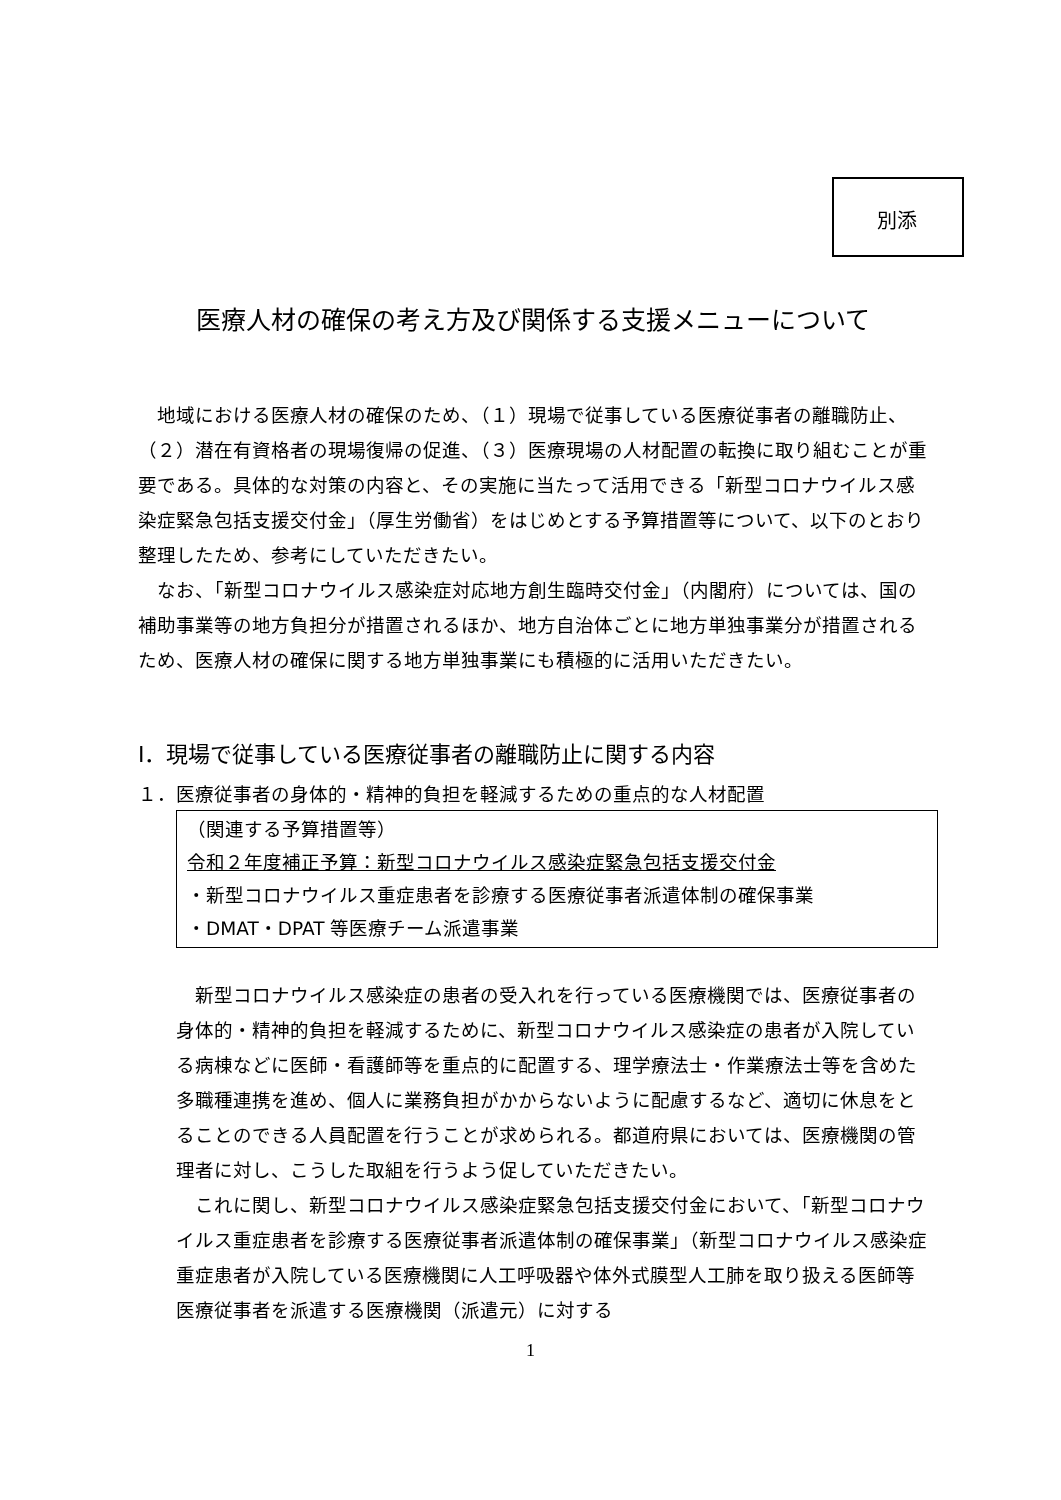別添
医療人材の確保の考え方及び関係する支援メニューについて
地域における医療人材の確保のため、（１）現場で従事している医療従事者の離職防止、（２）潜在有資格者の現場復帰の促進、（３）医療現場の人材配置の転換に取り組むことが重要である。具体的な対策の内容と、その実施に当たって活用できる「新型コロナウイルス感染症緊急包括支援交付金」（厚生労働省）をはじめとする予算措置等について、以下のとおり整理したため、参考にしていただきたい。
なお、「新型コロナウイルス感染症対応地方創生臨時交付金」（内閣府）については、国の補助事業等の地方負担分が措置されるほか、地方自治体ごとに地方単独事業分が措置されるため、医療人材の確保に関する地方単独事業にも積極的に活用いただきたい。
Ⅰ．現場で従事している医療従事者の離職防止に関する内容
１．医療従事者の身体的・精神的負担を軽減するための重点的な人材配置
（関連する予算措置等）
令和２年度補正予算：新型コロナウイルス感染症緊急包括支援交付金
・新型コロナウイルス重症患者を診療する医療従事者派遣体制の確保事業
・DMAT・DPAT 等医療チーム派遣事業
新型コロナウイルス感染症の患者の受入れを行っている医療機関では、医療従事者の身体的・精神的負担を軽減するために、新型コロナウイルス感染症の患者が入院している病棟などに医師・看護師等を重点的に配置する、理学療法士・作業療法士等を含めた多職種連携を進め、個人に業務負担がかからないように配慮するなど、適切に休息をとることのできる人員配置を行うことが求められる。都道府県においては、医療機関の管理者に対し、こうした取組を行うよう促していただきたい。
これに関し、新型コロナウイルス感染症緊急包括支援交付金において、「新型コロナウイルス重症患者を診療する医療従事者派遣体制の確保事業」（新型コロナウイルス感染症重症患者が入院している医療機関に人工呼吸器や体外式膜型人工肺を取り扱える医師等医療従事者を派遣する医療機関（派遣元）に対する
1